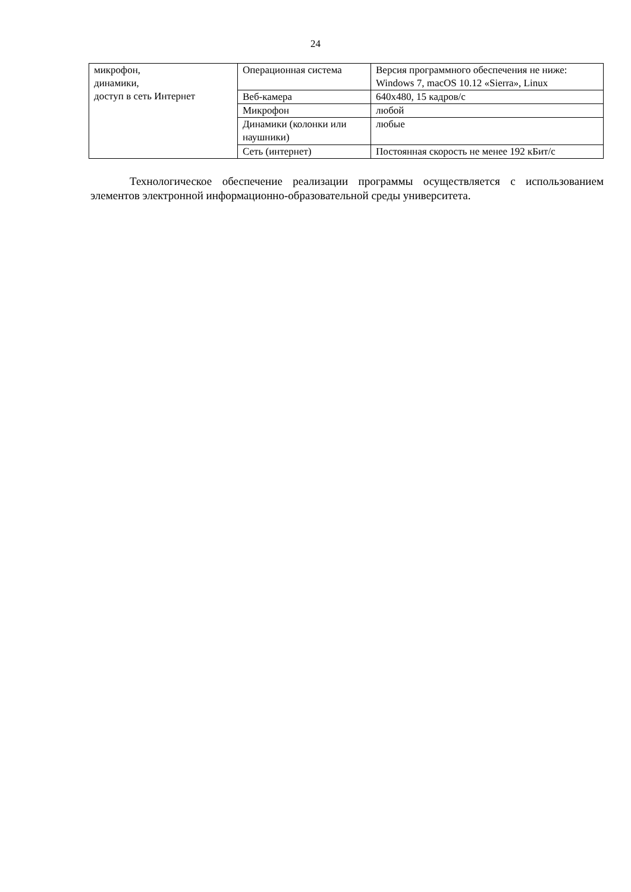24
| микрофон, динамики, доступ в сеть Интернет | Операционная система | Версия программного обеспечения не ниже: Windows 7, macOS 10.12 «Sierra», Linux |
| | Веб-камера | 640x480, 15 кадров/с |
| | Микрофон | любой |
| | Динамики (колонки или наушники) | любые |
| | Сеть (интернет) | Постоянная скорость не менее 192 кБит/с |
Технологическое обеспечение реализации программы осуществляется с использованием элементов электронной информационно-образовательной среды университета.